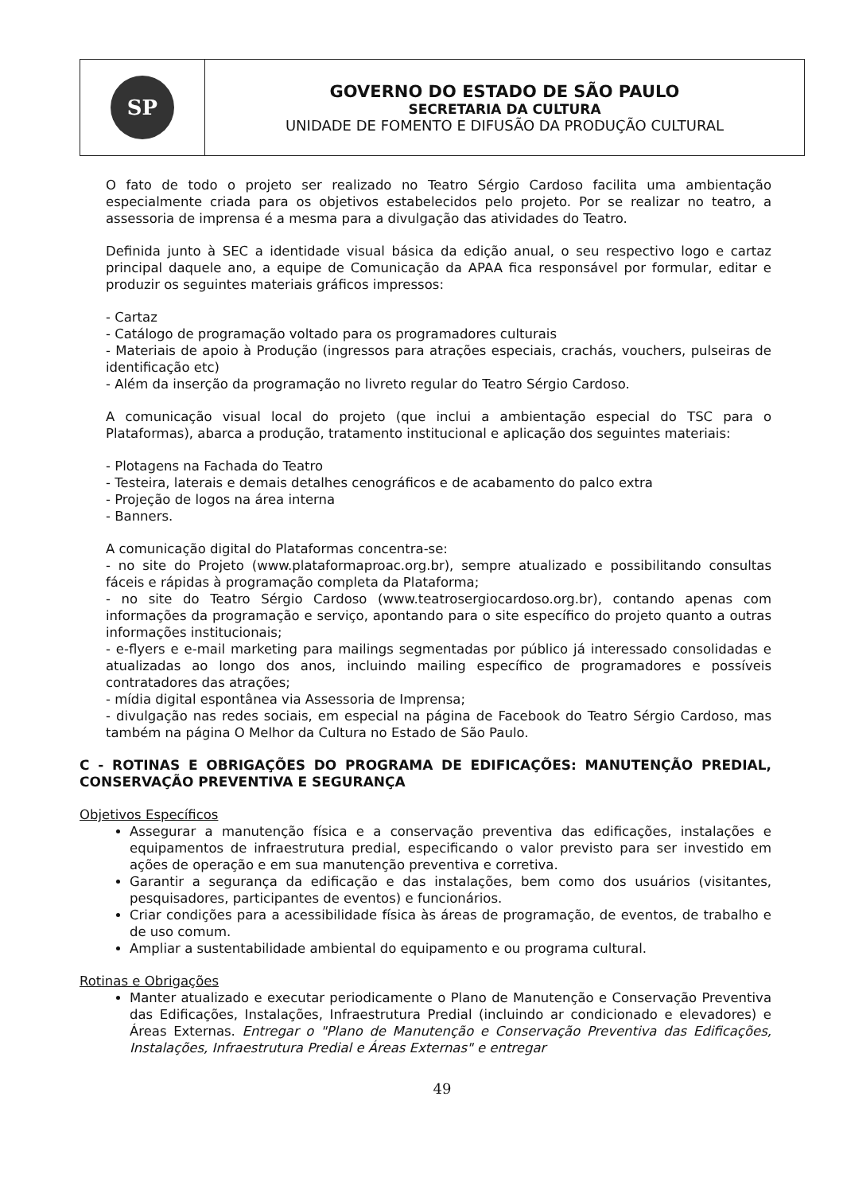| SP | GOVERNO DO ESTADO DE SÃO PAULO SECRETARIA DA CULTURA UNIDADE DE FOMENTO E DIFUSÃO DA PRODUÇÃO CULTURAL |
O fato de todo o projeto ser realizado no Teatro Sérgio Cardoso facilita uma ambientação especialmente criada para os objetivos estabelecidos pelo projeto. Por se realizar no teatro, a assessoria de imprensa é a mesma para a divulgação das atividades do Teatro.
Definida junto à SEC a identidade visual básica da edição anual, o seu respectivo logo e cartaz principal daquele ano, a equipe de Comunicação da APAA fica responsável por formular, editar e produzir os seguintes materiais gráficos impressos:
- Cartaz
- Catálogo de programação voltado para os programadores culturais
- Materiais de apoio à Produção (ingressos para atrações especiais, crachás, vouchers, pulseiras de identificação etc)
- Além da inserção da programação no livreto regular do Teatro Sérgio Cardoso.
A comunicação visual local do projeto (que inclui a ambientação especial do TSC para o Plataformas), abarca a produção, tratamento institucional e aplicação dos seguintes materiais:
- Plotagens na Fachada do Teatro
- Testeira, laterais e demais detalhes cenográficos e de acabamento do palco extra
- Projeção de logos na área interna
- Banners.
A comunicação digital do Plataformas concentra-se:
- no site do Projeto (www.plataformaproac.org.br), sempre atualizado e possibilitando consultas fáceis e rápidas à programação completa da Plataforma;
- no site do Teatro Sérgio Cardoso (www.teatrosergiocardoso.org.br), contando apenas com informações da programação e serviço, apontando para o site específico do projeto quanto a outras informações institucionais;
- e-flyers e e-mail marketing para mailings segmentadas por público já interessado consolidadas e atualizadas ao longo dos anos, incluindo mailing específico de programadores e possíveis contratadores das atrações;
- mídia digital espontânea via Assessoria de Imprensa;
- divulgação nas redes sociais, em especial na página de Facebook do Teatro Sérgio Cardoso, mas também na página O Melhor da Cultura no Estado de São Paulo.
C - ROTINAS E OBRIGAÇÕES DO PROGRAMA DE EDIFICAÇÕES: MANUTENÇÃO PREDIAL, CONSERVAÇÃO PREVENTIVA E SEGURANÇA
Objetivos Específicos
Assegurar a manutenção física e a conservação preventiva das edificações, instalações e equipamentos de infraestrutura predial, especificando o valor previsto para ser investido em ações de operação e em sua manutenção preventiva e corretiva.
Garantir a segurança da edificação e das instalações, bem como dos usuários (visitantes, pesquisadores, participantes de eventos) e funcionários.
Criar condições para a acessibilidade física às áreas de programação, de eventos, de trabalho e de uso comum.
Ampliar a sustentabilidade ambiental do equipamento e ou programa cultural.
Rotinas e Obrigações
Manter atualizado e executar periodicamente o Plano de Manutenção e Conservação Preventiva das Edificações, Instalações, Infraestrutura Predial (incluindo ar condicionado e elevadores) e Áreas Externas. Entregar o "Plano de Manutenção e Conservação Preventiva das Edificações, Instalações, Infraestrutura Predial e Áreas Externas" e entregar
49